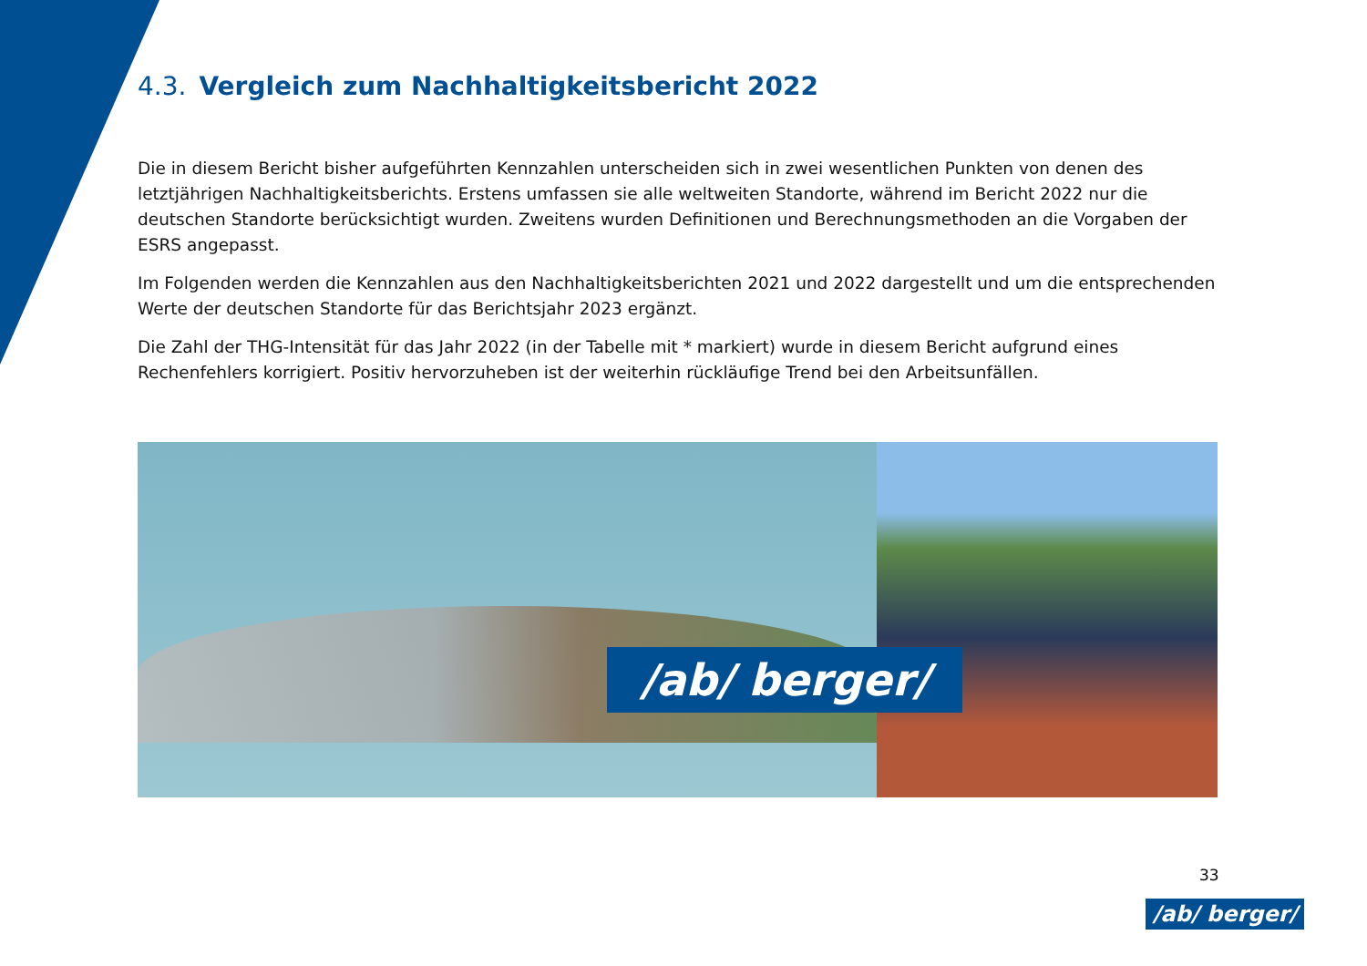4.3. Vergleich zum Nachhaltigkeitsbericht 2022
Die in diesem Bericht bisher aufgeführten Kennzahlen unterscheiden sich in zwei wesentlichen Punkten von denen des letztjährigen Nachhaltigkeitsberichts. Erstens umfassen sie alle weltweiten Standorte, während im Bericht 2022 nur die deutschen Standorte berücksichtigt wurden. Zweitens wurden Definitionen und Berechnungsmethoden an die Vorgaben der ESRS angepasst.
Im Folgenden werden die Kennzahlen aus den Nachhaltigkeitsberichten 2021 und 2022 dargestellt und um die entsprechenden Werte der deutschen Standorte für das Berichtsjahr 2023 ergänzt.
Die Zahl der THG-Intensität für das Jahr 2022 (in der Tabelle mit * markiert) wurde in diesem Bericht aufgrund eines Rechenfehlers korrigiert. Positiv hervorzuheben ist der weiterhin rückläufige Trend bei den Arbeitsunfällen.
/ab/ berger/
33
/ab/ berger/